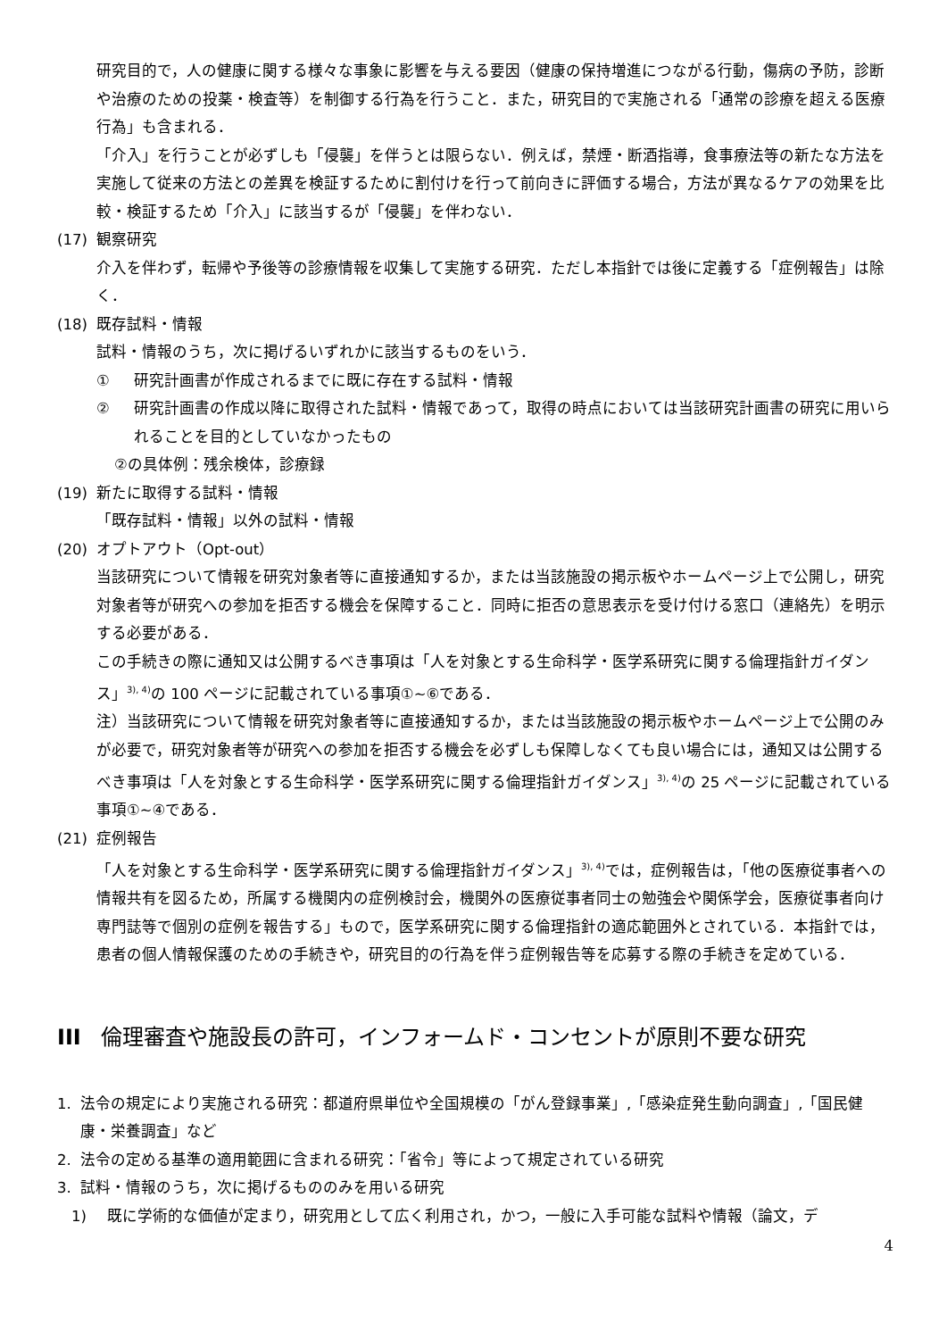研究目的で，人の健康に関する様々な事象に影響を与える要因（健康の保持増進につながる行動，傷病の予防，診断や治療のための投薬・検査等）を制御する行為を行うこと．また，研究目的で実施される「通常の診療を超える医療行為」も含まれる．
「介入」を行うことが必ずしも「侵襲」を伴うとは限らない．例えば，禁煙・断酒指導，食事療法等の新たな方法を実施して従来の方法との差異を検証するために割付けを行って前向きに評価する場合，方法が異なるケアの効果を比較・検証するため「介入」に該当するが「侵襲」を伴わない．
(17) 観察研究
介入を伴わず，転帰や予後等の診療情報を収集して実施する研究．ただし本指針では後に定義する「症例報告」は除く．
(18) 既存試料・情報
試料・情報のうち，次に掲げるいずれかに該当するものをいう．
① 研究計画書が作成されるまでに既に存在する試料・情報
② 研究計画書の作成以降に取得された試料・情報であって，取得の時点においては当該研究計画書の研究に用いられることを目的としていなかったもの
②の具体例：残余検体，診療録
(19) 新たに取得する試料・情報
「既存試料・情報」以外の試料・情報
(20) オプトアウト（Opt-out）
当該研究について情報を研究対象者等に直接通知するか，または当該施設の掲示板やホームページ上で公開し，研究対象者等が研究への参加を拒否する機会を保障すること．同時に拒否の意思表示を受け付ける窓口（連絡先）を明示する必要がある．
この手続きの際に通知又は公開するべき事項は「人を対象とする生命科学・医学系研究に関する倫理指針ガイダンス」<sup>3), 4)</sup>の 100 ページに記載されている事項①~⑥である．
注）当該研究について情報を研究対象者等に直接通知するか，または当該施設の掲示板やホームページ上で公開のみが必要で，研究対象者等が研究への参加を拒否する機会を必ずしも保障しなくても良い場合には，通知又は公開するべき事項は「人を対象とする生命科学・医学系研究に関する倫理指針ガイダンス」<sup>3), 4)</sup>の 25 ページに記載されている事項①~④である．
(21) 症例報告
「人を対象とする生命科学・医学系研究に関する倫理指針ガイダンス」<sup>3), 4)</sup>では，症例報告は，「他の医療従事者への情報共有を図るため，所属する機関内の症例検討会，機関外の医療従事者同士の勉強会や関係学会，医療従事者向け専門誌等で個別の症例を報告する」もので，医学系研究に関する倫理指針の適応範囲外とされている．本指針では，患者の個人情報保護のための手続きや，研究目的の行為を伴う症例報告等を応募する際の手続きを定めている．
III 倫理審査や施設長の許可，インフォームド・コンセントが原則不要な研究
1. 法令の規定により実施される研究：都道府県単位や全国規模の「がん登録事業」,「感染症発生動向調査」,「国民健康・栄養調査」など
2. 法令の定める基準の適用範囲に含まれる研究：「省令」等によって規定されている研究
3. 試料・情報のうち，次に掲げるもののみを用いる研究
1) 既に学術的な価値が定まり，研究用として広く利用され，かつ，一般に入手可能な試料や情報（論文，デ
4